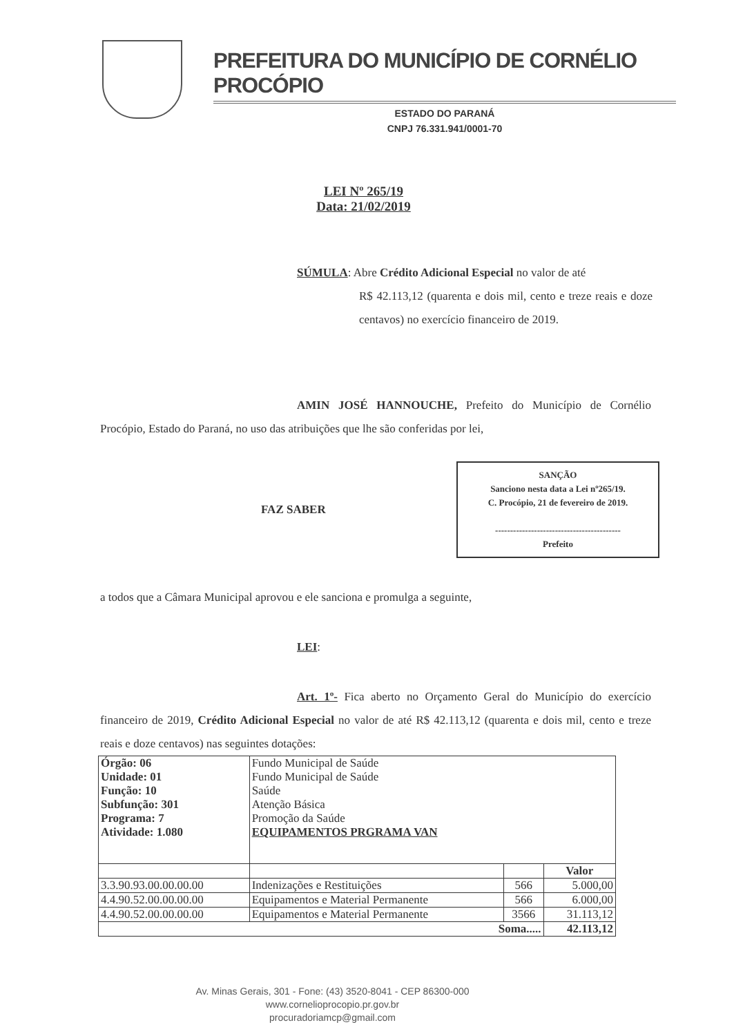PREFEITURA DO MUNICÍPIO DE CORNÉLIO PROCÓPIO
ESTADO DO PARANÁ
CNPJ 76.331.941/0001-70
LEI Nº 265/19
Data: 21/02/2019
SÚMULA: Abre Crédito Adicional Especial no valor de até
R$ 42.113,12 (quarenta e dois mil, cento e treze reais e doze centavos) no exercício financeiro de 2019.
AMIN JOSÉ HANNOUCHE, Prefeito do Município de Cornélio Procópio, Estado do Paraná, no uso das atribuições que lhe são conferidas por lei,
SANÇÃO
Sanciono nesta data a Lei nº265/19.
C. Procópio, 21 de fevereiro de 2019.
------------------------------------------
Prefeito
FAZ SABER
a todos que a Câmara Municipal aprovou e ele sanciona e promulga a seguinte,
LEI:
Art. 1º- Fica aberto no Orçamento Geral do Município do exercício financeiro de 2019, Crédito Adicional Especial no valor de até R$ 42.113,12 (quarenta e dois mil, cento e treze reais e doze centavos) nas seguintes dotações:
| Órgão: 06 Unidade: 01 Função: 10 Subfunção: 301 Programa: 7 Atividade: 1.080 | Fundo Municipal de Saúde Fundo Municipal de Saúde Saúde Atenção Básica Promoção da Saúde EQUIPAMENTOS PRGRAMA VAN | | |
| | | | Valor |
| 3.3.90.93.00.00.00.00 | Indenizações e Restituições | 566 | 5.000,00 |
| 4.4.90.52.00.00.00.00 | Equipamentos e Material Permanente | 566 | 6.000,00 |
| 4.4.90.52.00.00.00.00 | Equipamentos e Material Permanente | 3566 | 31.113,12 |
| Soma..... | | | 42.113,12 |
Av. Minas Gerais, 301 - Fone: (43) 3520-8041 - CEP 86300-000
www.cornelioprocopio.pr.gov.br
procuradoriamcp@gmail.com